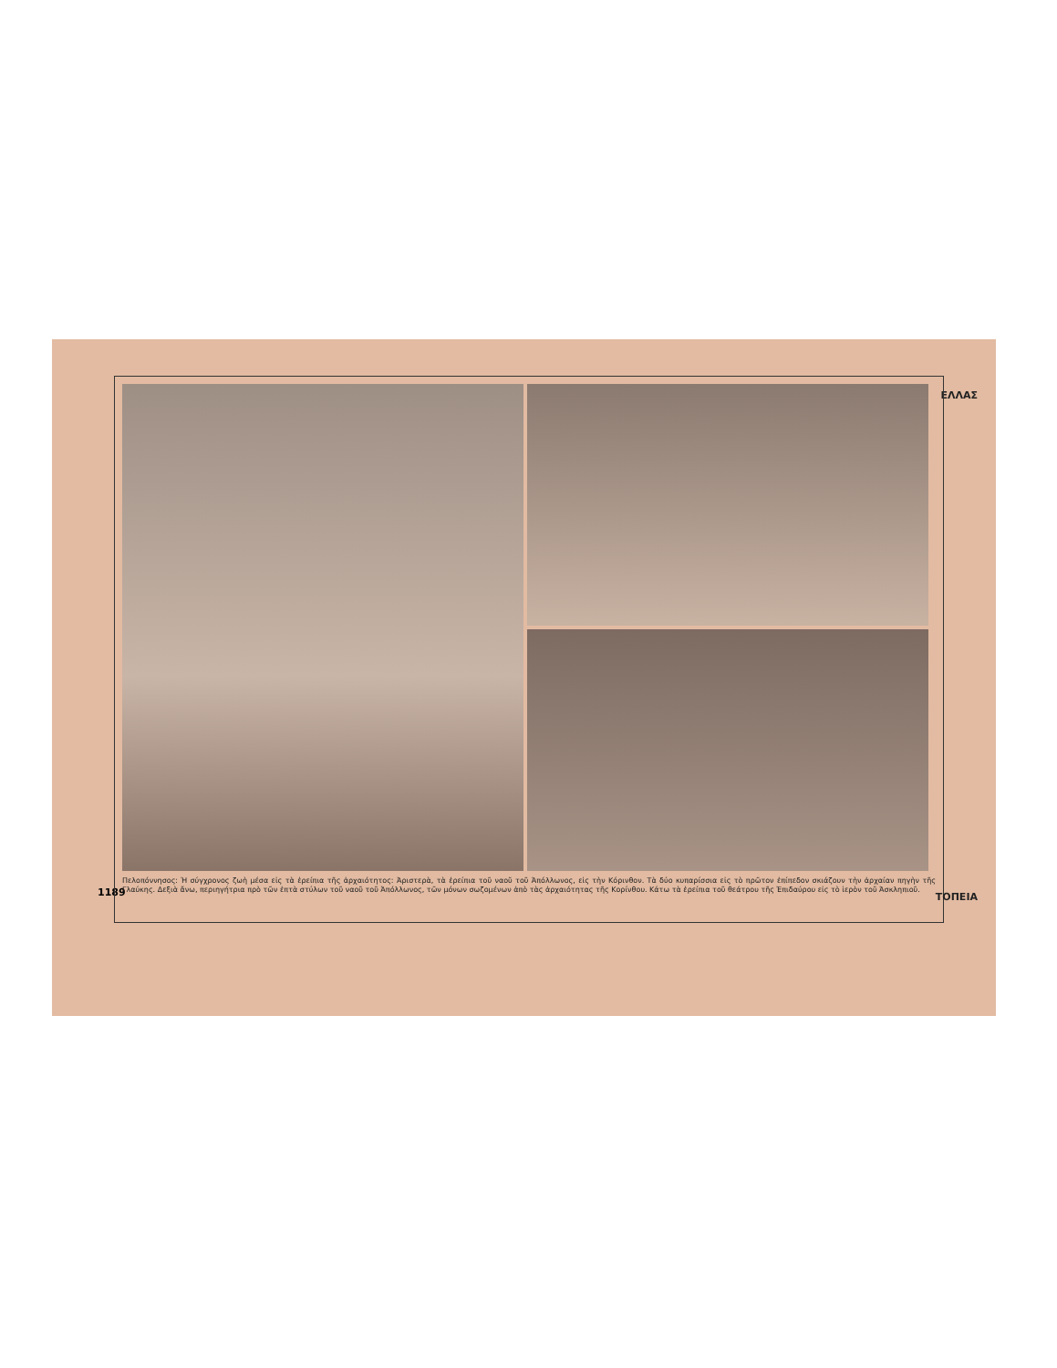ΕΛΛΑΣ
1189
Πελοπόννησος: Ἡ σύγχρονος ζωὴ μέσα εἰς τὰ ἐρείπια τῆς ἀρχαιότητος: Ἀριστερὰ, τὰ ἐρείπια τοῦ ναοῦ τοῦ Ἀπόλλωνος, εἰς τὴν Κόρινθον. Τὰ δύο κυπαρίσσια εἰς τὸ πρῶτον ἐπίπεδον σκιάζουν τὴν ἀρχαίαν πηγὴν τῆς Γλαύκης. Δεξιὰ ἄνω, περιηγήτρια πρὸ τῶν ἑπτὰ στύλων τοῦ ναοῦ τοῦ Ἀπόλλωνος, τῶν μόνων σωζομένων ἀπὸ τὰς ἀρχαιότητας τῆς Κορίνθου. Κάτω τὰ ἐρείπια τοῦ θεάτρου τῆς Ἐπιδαύρου εἰς τὸ ἱερὸν τοῦ Ἀσκληπιοῦ.
ΤΟΠΕΙΑ